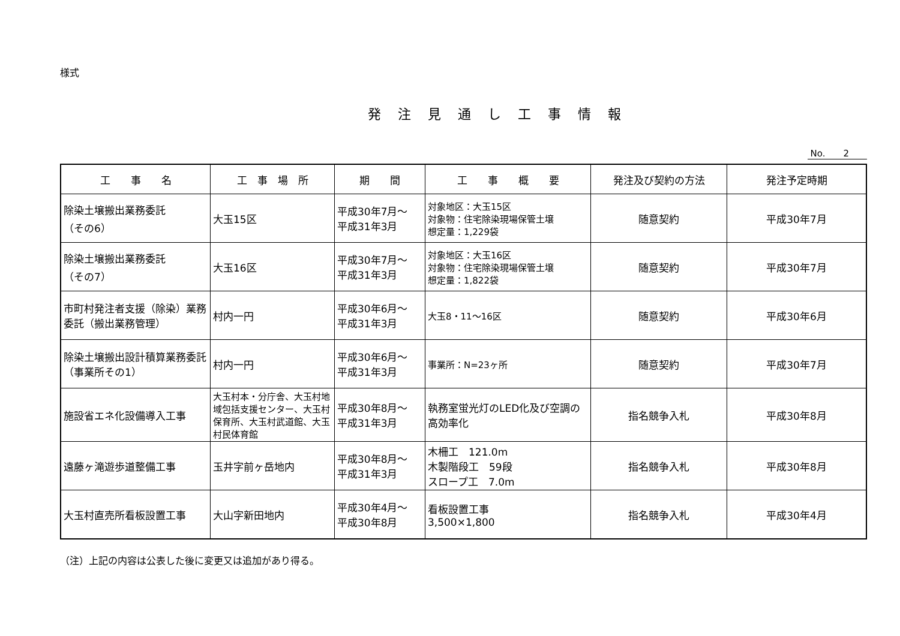様式
発注見通し工事情報
No.　　2
| 工 事 名 | 工 事 場 所 | 期 間 | 工 事 概 要 | 発注及び契約の方法 | 発注予定時期 |
| --- | --- | --- | --- | --- | --- |
| 除染土壌搬出業務委託 （その6） | 大玉15区 | 平成30年7月～ 平成31年3月 | 対象地区：大玉15区 対象物：住宅除染現場保管土壌 想定量：1,229袋 | 随意契約 | 平成30年7月 |
| 除染土壌搬出業務委託 （その7） | 大玉16区 | 平成30年7月～ 平成31年3月 | 対象地区：大玉16区 対象物：住宅除染現場保管土壌 想定量：1,822袋 | 随意契約 | 平成30年7月 |
| 市町村発注者支援（除染）業務委託（搬出業務管理） | 村内一円 | 平成30年6月～ 平成31年3月 | 大玉8・11～16区 | 随意契約 | 平成30年6月 |
| 除染土壌搬出設計積算業務委託 （事業所その1） | 村内一円 | 平成30年6月～ 平成31年3月 | 事業所：N=23ヶ所 | 随意契約 | 平成30年7月 |
| 施設省エネ化設備導入工事 | 大玉村本・分庁舎、大玉村地域包括支援センター、大玉村保育所、大玉村武道館、大玉村民体育館 | 平成30年8月～ 平成31年3月 | 執務室蛍光灯のLED化及び空調の高効率化 | 指名競争入札 | 平成30年8月 |
| 遠藤ヶ滝遊歩道整備工事 | 玉井字前ヶ岳地内 | 平成30年8月～ 平成31年3月 | 木柵工 121.0m 木製階段工 59段 スロープ工 7.0m | 指名競争入札 | 平成30年8月 |
| 大玉村直売所看板設置工事 | 大山字新田地内 | 平成30年4月～ 平成30年8月 | 看板設置工事 3,500×1,800 | 指名競争入札 | 平成30年4月 |
（注）上記の内容は公表した後に変更又は追加があり得る。